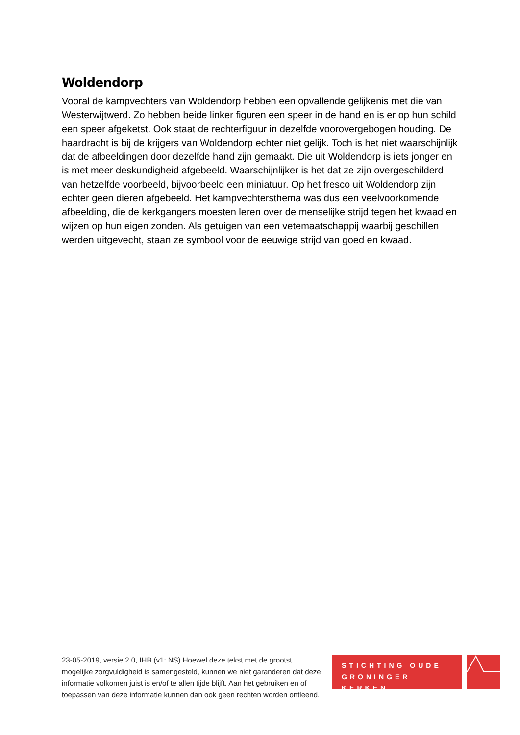Woldendorp
Vooral de kampvechters van Woldendorp hebben een opvallende gelijkenis met die van Westerwijtwerd. Zo hebben beide linker figuren een speer in de hand en is er op hun schild een speer afgeketst. Ook staat de rechterfiguur in dezelfde voorovergebogen houding. De haardracht is bij de krijgers van Woldendorp echter niet gelijk. Toch is het niet waarschijnlijk dat de afbeeldingen door dezelfde hand zijn gemaakt. Die uit Woldendorp is iets jonger en is met meer deskundigheid afgebeeld. Waarschijnlijker is het dat ze zijn overgeschilderd van hetzelfde voorbeeld, bijvoorbeeld een miniatuur. Op het fresco uit Woldendorp zijn echter geen dieren afgebeeld. Het kampvechtersthema was dus een veelvoorkomende afbeelding, die de kerkgangers moesten leren over de menselijke strijd tegen het kwaad en wijzen op hun eigen zonden. Als getuigen van een vetemaatschappij waarbij geschillen werden uitgevecht, staan ze symbool voor de eeuwige strijd van goed en kwaad.
STICHTING OUDE GRONINGER KERKEN
23-05-2019, versie 2.0, IHB (v1: NS) Hoewel deze tekst met de grootst mogelijke zorgvuldigheid is samengesteld, kunnen we niet garanderen dat deze informatie volkomen juist is en/of te allen tijde blijft. Aan het gebruiken en of toepassen van deze informatie kunnen dan ook geen rechten worden ontleend.